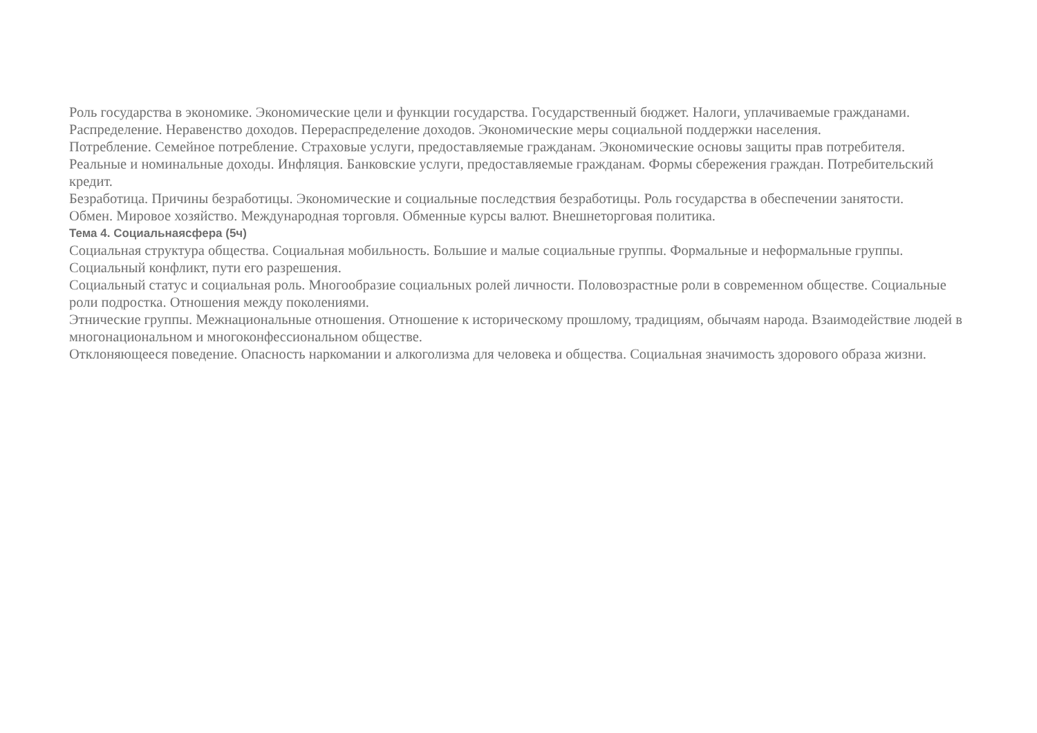Роль государства в экономике. Экономические цели и функции государства. Государственный бюджет. Налоги, уплачиваемые гражданами.
Распределение. Неравенство доходов. Перераспределение доходов. Экономические меры социальной поддержки населения.
Потребление. Семейное потребление. Страховые услуги, предоставляемые гражданам. Экономические основы защиты прав потребителя.
Реальные и номинальные доходы. Инфляция. Банковские услуги, предоставляемые гражданам. Формы сбережения граждан. Потребительский кредит.
Безработица. Причины безработицы. Экономические и социальные последствия безработицы. Роль государства в обеспечении занятости.
Обмен. Мировое хозяйство. Международная торговля. Обменные курсы валют. Внешнеторговая политика.
Тема 4. Социальнаясфера (5ч)
Социальная структура общества. Социальная мобильность. Большие и малые социальные группы. Формальные и неформальные группы. Социальный конфликт, пути его разрешения.
Социальный статус и социальная роль. Многообразие социальных ролей личности. Половозрастные роли в современном обществе. Социальные роли подростка. Отношения между поколениями.
Этнические группы. Межнациональные отношения. Отношение к историческому прошлому, традициям, обычаям народа. Взаимодействие людей в многонациональном и многоконфессиональном обществе.
Отклоняющееся поведение. Опасность наркомании и алкоголизма для человека и общества. Социальная значимость здорового образа жизни.